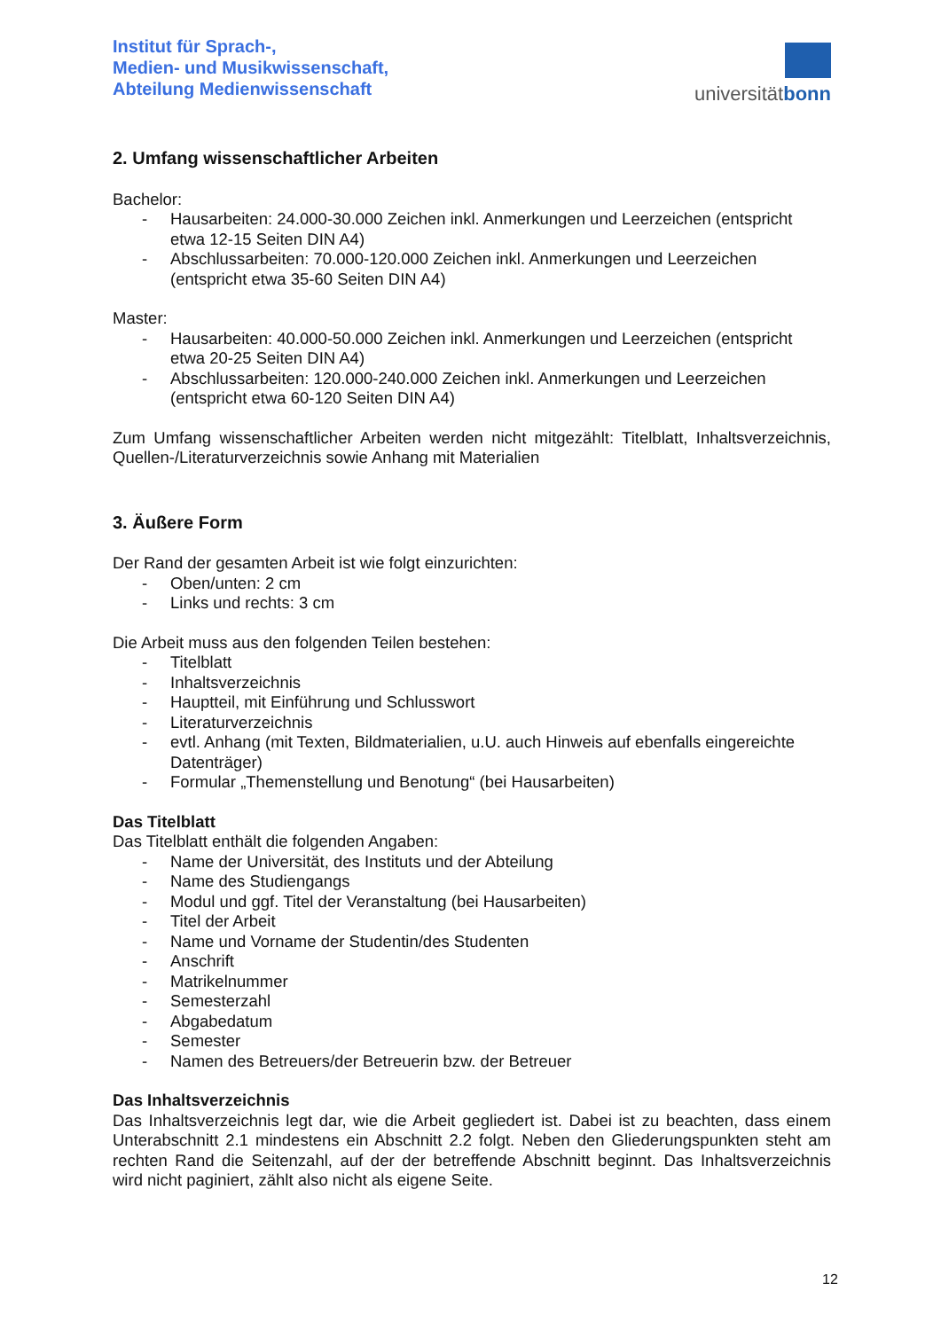Institut für Sprach-,
Medien- und Musikwissenschaft,
Abteilung Medienwissenschaft
universitätbonn
2. Umfang wissenschaftlicher Arbeiten
Bachelor:
- Hausarbeiten: 24.000-30.000 Zeichen inkl. Anmerkungen und Leerzeichen (entspricht etwa 12-15 Seiten DIN A4)
- Abschlussarbeiten: 70.000-120.000 Zeichen inkl. Anmerkungen und Leerzeichen (entspricht etwa 35-60 Seiten DIN A4)
Master:
- Hausarbeiten: 40.000-50.000 Zeichen inkl. Anmerkungen und Leerzeichen (entspricht etwa 20-25 Seiten DIN A4)
- Abschlussarbeiten: 120.000-240.000 Zeichen inkl. Anmerkungen und Leerzeichen (entspricht etwa 60-120 Seiten DIN A4)
Zum Umfang wissenschaftlicher Arbeiten werden nicht mitgezählt: Titelblatt, Inhaltsverzeichnis, Quellen-/Literaturverzeichnis sowie Anhang mit Materialien
3. Äußere Form
Der Rand der gesamten Arbeit ist wie folgt einzurichten:
- Oben/unten: 2 cm
- Links und rechts: 3 cm
Die Arbeit muss aus den folgenden Teilen bestehen:
- Titelblatt
- Inhaltsverzeichnis
- Hauptteil, mit Einführung und Schlusswort
- Literaturverzeichnis
- evtl. Anhang (mit Texten, Bildmaterialien, u.U. auch Hinweis auf ebenfalls eingereichte Datenträger)
- Formular „Themenstellung und Benotung“ (bei Hausarbeiten)
Das Titelblatt
Das Titelblatt enthält die folgenden Angaben:
- Name der Universität, des Instituts und der Abteilung
- Name des Studiengangs
- Modul und ggf. Titel der Veranstaltung (bei Hausarbeiten)
- Titel der Arbeit
- Name und Vorname der Studentin/des Studenten
- Anschrift
- Matrikelnummer
- Semesterzahl
- Abgabedatum
- Semester
- Namen des Betreuers/der Betreuerin bzw. der Betreuer
Das Inhaltsverzeichnis
Das Inhaltsverzeichnis legt dar, wie die Arbeit gegliedert ist. Dabei ist zu beachten, dass einem Unterabschnitt 2.1 mindestens ein Abschnitt 2.2 folgt. Neben den Gliederungspunkten steht am rechten Rand die Seitenzahl, auf der der betreffende Abschnitt beginnt. Das Inhaltsverzeichnis wird nicht paginiert, zählt also nicht als eigene Seite.
12